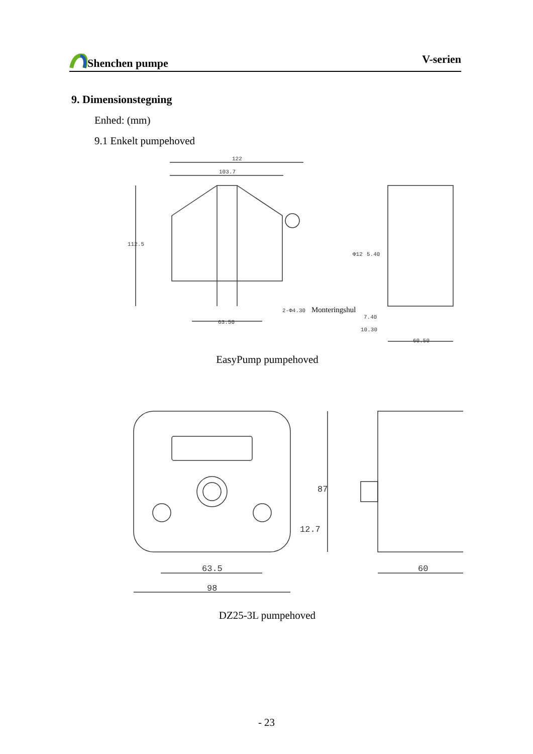Shenchen pumpe V-serien
9. Dimensionstegning
Enhed: (mm)
9.1 Enkelt pumpehoved
122
103.7
112.5
63.50
2-Φ4.30
Monteringshul
7.40
10.30
60.50
Φ12
5.40
EasyPump pumpehoved
63.5
98
60
87
12.7
DZ25-3L pumpehoved
- 23